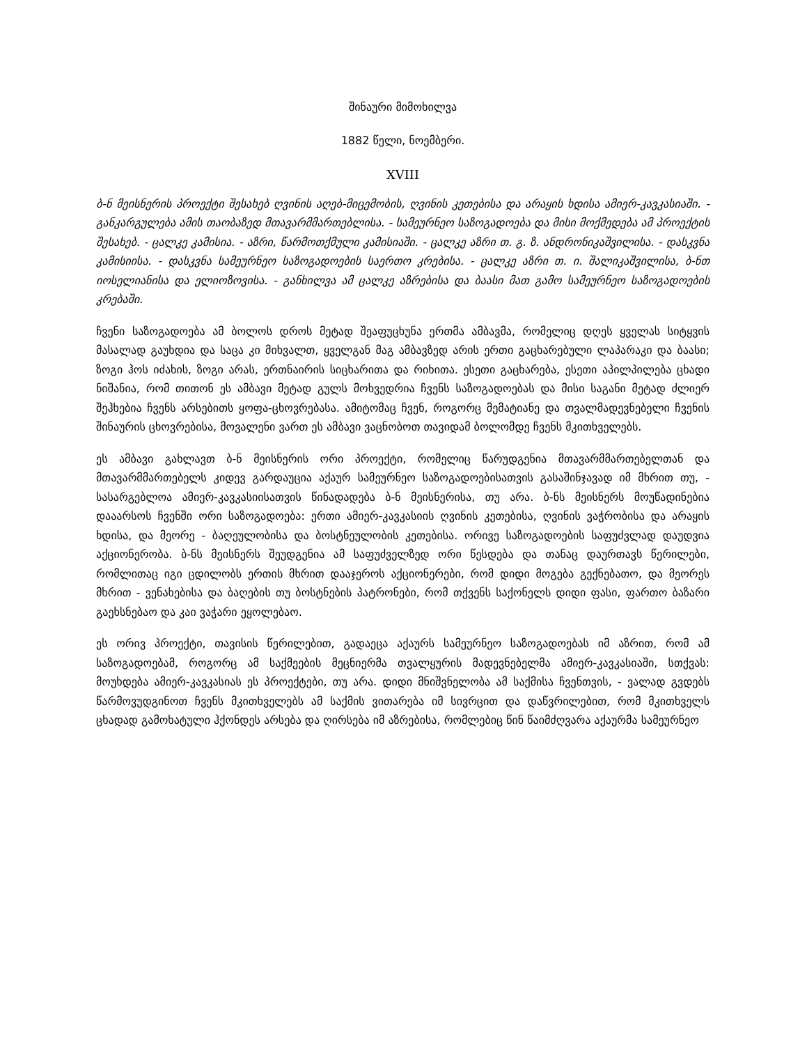შინაური მიმოხილვა
1882 წელი, ნოემბერი.
XVIII
ბ-ნ მეისნერის პროექტი შესახებ ღვინის აღებ-მიცემობის, ღვინის კეთებისა და არაყის ხდისა ამიერ-კავკასიაში. - განკარგულება ამის თაობაზედ მთავარმმართებლისა. - სამეურნეო საზოგადოება და მისი მოქმედება ამ პროექტის შესახებ. - ცალკე კამისია. - აზრი, წარმოთქმული კამისიაში. - ცალკე აზრი თ. გ. ზ. ანდრონიკაშვილისა. - დასკვნა კამისიისა. - დასკვნა სამეურნეო საზოგადოების საერთო კრებისა. - ცალკე აზრი თ. ი. შალიკაშვილისა, ბ-ნთ იოსელიანისა და ელიოზოვისა. - განხილვა ამ ცალკე აზრებისა და ბაასი მათ გამო სამეურნეო საზოგადოების კრებაში.
ჩვენი საზოგადოება ამ ბოლოს დროს მეტად შეაფუცხუნა ერთმა ამბავმა, რომელიც დღეს ყველას სიტყვის მასალად გაუხდია და საცა კი მიხვალთ, ყველგან მაგ ამბავზედ არის ერთი გაცხარებული ლაპარაკი და ბაასი; ზოგი ჰოს იძახის, ზოგი არას, ერთნაირის სიცხარითა და რიხითა. ესეთი გაცხარება, ესეთი აპილპილება ცხადი ნიშანია, რომ თითონ ეს ამბავი მეტად გულს მოხვედრია ჩვენს საზოგადოებას და მისი საგანი მეტად ძლიერ შეჰხებია ჩვენს არსებითს ყოფა-ცხოვრებასა. ამიტომაც ჩვენ, როგორც მემატიანე და თვალმადევნებელი ჩვენის შინაურის ცხოვრებისა, მოვალენი ვართ ეს ამბავი ვაცნობოთ თავიდამ ბოლომდე ჩვენს მკითხველებს.
ეს ამბავი გახლავთ ბ-ნ მეისნერის ორი პროექტი, რომელიც წარუდგენია მთავარმმართებელთან და მთავარმმართებელს კიდევ გარდაუცია აქაურ სამეურნეო საზოგადოებისათვის გასაშინჯავად იმ მხრით თუ, - სასარგებლოა ამიერ-კავკასიისათვის წინადადება ბ-ნ მეისნერისა, თუ არა. ბ-ნს მეისნერს მოუწადინებია დააარსოს ჩვენში ორი საზოგადოება: ერთი ამიერ-კავკასიის ღვინის კეთებისა, ღვინის ვაჭრობისა და არაყის ხდისა, და მეორე - ბაღეულობისა და ბოსტნეულობის კეთებისა. ორივე საზოგადოების საფუძვლად დაუდვია აქციონერობა. ბ-ნს მეისნერს შეუდგენია ამ საფუძველზედ ორი წესდება და თანაც დაურთავს წერილები, რომლითაც იგი ცდილობს ერთის მხრით დააჯეროს აქციონერები, რომ დიდი მოგება გექნებათო, და მეორეს მხრით - ვენახებისა და ბაღების თუ ბოსტნების პატრონები, რომ თქვენს საქონელს დიდი ფასი, ფართო ბაზარი გაეხსნებაო და კაი ვაჭარი ეყოლებაო.
ეს ორივ პროექტი, თავისის წერილებით, გადაეცა აქაურს სამეურნეო საზოგადოებას იმ აზრით, რომ ამ საზოგადოებამ, როგორც ამ საქმეების მეცნიერმა თვალყურის მადევნებელმა ამიერ-კავკასიაში, სთქვას: მოუხდება ამიერ-კავკასიას ეს პროექტები, თუ არა. დიდი მნიშვნელობა ამ საქმისა ჩვენთვის, - ვალად გვდებს წარმოვუდგინოთ ჩვენს მკითხველებს ამ საქმის ვითარება იმ სივრცით და დაწვრილებით, რომ მკითხველს ცხადად გამოხატული ჰქონდეს არსება და ღირსება იმ აზრებისა, რომლებიც წინ წაიმძღვარა აქაურმა სამეურნეო